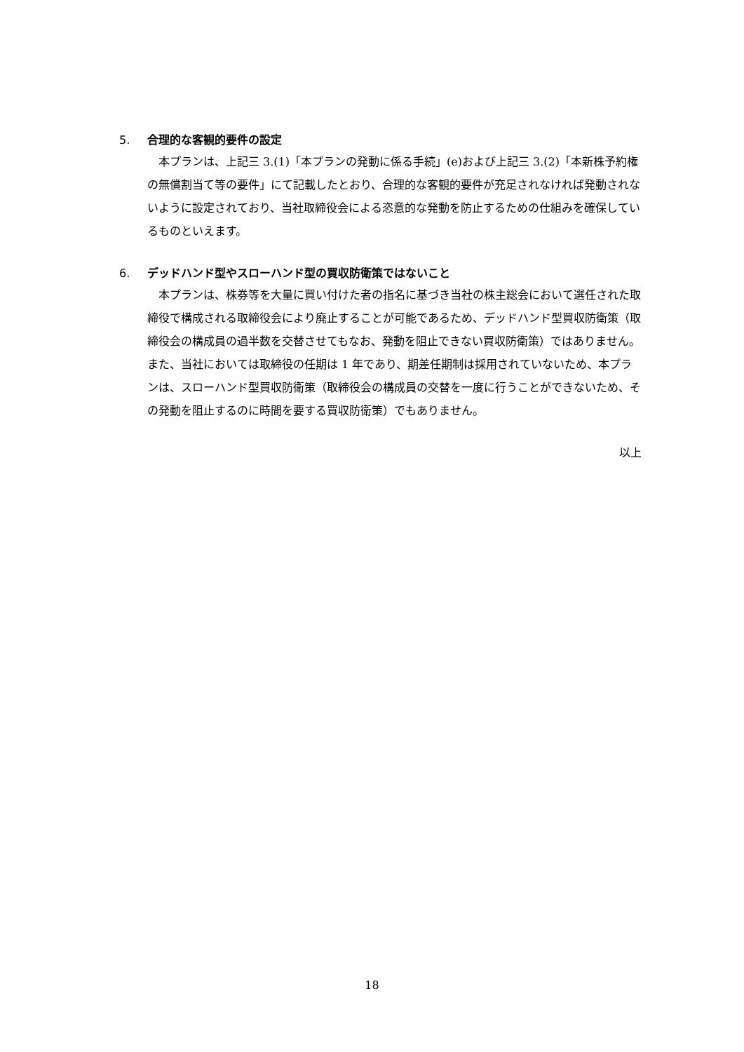5. 合理的な客観的要件の設定
本プランは、上記三 3.(1)「本プランの発動に係る手続」(e)および上記三 3.(2)「本新株予約権の無償割当て等の要件」にて記載したとおり、合理的な客観的要件が充足されなければ発動されないように設定されており、当社取締役会による恣意的な発動を防止するための仕組みを確保しているものといえます。
6. デッドハンド型やスローハンド型の買収防衛策ではないこと
本プランは、株券等を大量に買い付けた者の指名に基づき当社の株主総会において選任された取締役で構成される取締役会により廃止することが可能であるため、デッドハンド型買収防衛策（取締役会の構成員の過半数を交替させてもなお、発動を阻止できない買収防衛策）ではありません。また、当社においては取締役の任期は 1 年であり、期差任期制は採用されていないため、本プランは、スローハンド型買収防衛策（取締役会の構成員の交替を一度に行うことができないため、その発動を阻止するのに時間を要する買収防衛策）でもありません。
以上
18